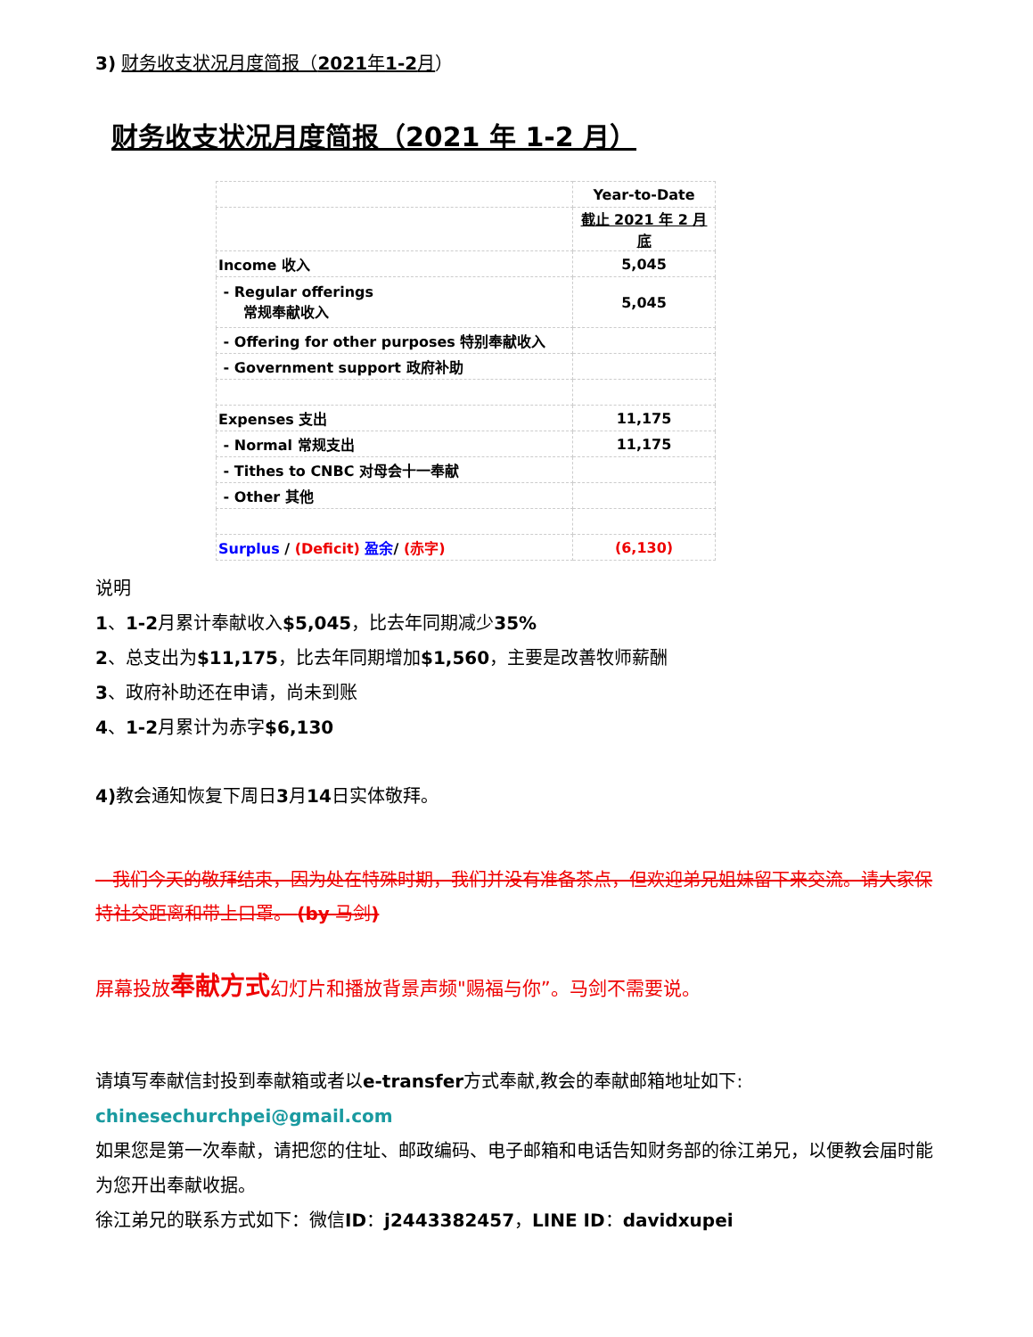3) 财务收支状况月度简报（2021年1-2月）
财务收支状况月度简报（2021 年 1-2 月）
| | Year-to-Date |
| | 截止 2021 年 2 月底 |
| Income 收入 | 5,045 |
| - Regular offerings 常规奉献收入 | 5,045 |
| - Offering for other purposes 特别奉献收入 | |
| - Government support 政府补助 | |
| Expenses 支出 | 11,175 |
| - Normal 常规支出 | 11,175 |
| - Tithes to CNBC 对母会十一奉献 | |
| - Other 其他 | |
| Surplus / (Deficit) 盈余 / (赤字) | (6,130) |
说明
1、1-2月累计奉献收入$5,045，比去年同期减少35%
2、总支出为$11,175，比去年同期增加$1,560，主要是改善牧师薪酬
3、政府补助还在申请，尚未到账
4、1-2月累计为赤字$6,130
4) 教会通知恢复下周日3月14日实体敬拜。
我们今天的敬拜结束，因为处在特殊时期，我们并没有准备茶点，但欢迎弟兄姐妹留下来交流。请大家保持社交距离和带上口罩。 (by 马剑)
屏幕投放奉献方式幻灯片和播放背景声频"赐福与你”。马剑不需要说。
请填写奉献信封投到奉献箱或者以e-transfer方式奉献,教会的奉献邮箱地址如下:
chinesechurchpei@gmail.com
如果您是第一次奉献，请把您的住址、邮政编码、电子邮箱和电话告知财务部的徐江弟兄，以便教会届时能为您开出奉献收据。
徐江弟兄的联系方式如下：微信ID：j2443382457，LINE ID：davidxupei